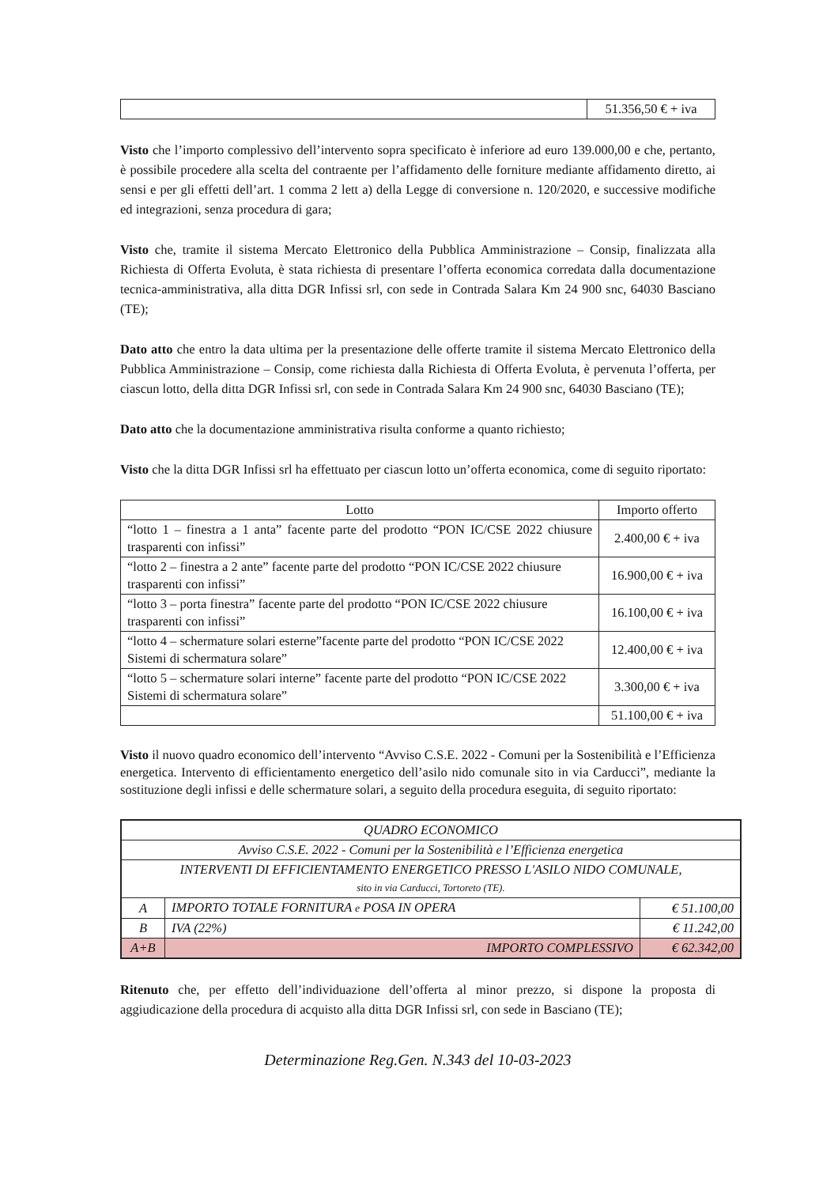| | 51.356,50 € + iva |
Visto che l’importo complessivo dell’intervento sopra specificato è inferiore ad euro 139.000,00 e che, pertanto, è possibile procedere alla scelta del contraente per l’affidamento delle forniture mediante affidamento diretto, ai sensi e per gli effetti dell’art. 1 comma 2 lett a) della Legge di conversione n. 120/2020, e successive modifiche ed integrazioni, senza procedura di gara;
Visto che, tramite il sistema Mercato Elettronico della Pubblica Amministrazione – Consip, finalizzata alla Richiesta di Offerta Evoluta, è stata richiesta di presentare l’offerta economica corredata dalla documentazione tecnica-amministrativa, alla ditta DGR Infissi srl, con sede in Contrada Salara Km 24 900 snc, 64030 Basciano (TE);
Dato atto che entro la data ultima per la presentazione delle offerte tramite il sistema Mercato Elettronico della Pubblica Amministrazione – Consip, come richiesta dalla Richiesta di Offerta Evoluta, è pervenuta l’offerta, per ciascun lotto, della ditta DGR Infissi srl, con sede in Contrada Salara Km 24 900 snc, 64030 Basciano (TE);
Dato atto che la documentazione amministrativa risulta conforme a quanto richiesto;
Visto che la ditta DGR Infissi srl ha effettuato per ciascun lotto un’offerta economica, come di seguito riportato:
| Lotto | Importo offerto |
| --- | --- |
| “lotto 1 – finestra a 1 anta” facente parte del prodotto “PON IC/CSE 2022 chiusure trasparenti con infissi” | 2.400,00 € + iva |
| “lotto 2 – finestra a 2 ante” facente parte del prodotto “PON IC/CSE 2022 chiusure trasparenti con infissi” | 16.900,00 € + iva |
| “lotto 3 – porta finestra” facente parte del prodotto “PON IC/CSE 2022 chiusure trasparenti con infissi” | 16.100,00 € + iva |
| “lotto 4 – schermature solari esterne”facente parte del prodotto “PON IC/CSE 2022 Sistemi di schermatura solare” | 12.400,00 € + iva |
| “lotto 5 – schermature solari interne” facente parte del prodotto “PON IC/CSE 2022 Sistemi di schermatura solare” | 3.300,00 € + iva |
| | 51.100,00 € + iva |
Visto il nuovo quadro economico dell’intervento “Avviso C.S.E. 2022 - Comuni per la Sostenibilità e l’Efficienza energetica. Intervento di efficientamento energetico dell’asilo nido comunale sito in via Carducci”, mediante la sostituzione degli infissi e delle schermature solari, a seguito della procedura eseguita, di seguito riportato:
| QUADRO ECONOMICO | | |
| Avviso C.S.E. 2022 - Comuni per la Sostenibilità e l’Efficienza energetica | | |
| INTERVENTI DI EFFICIENTAMENTO ENERGETICO PRESSO L'ASILO NIDO COMUNALE, sito in via Carducci, Tortoreto (TE). | | |
| A | IMPORTO TOTALE FORNITURA e POSA IN OPERA | € 51.100,00 |
| B | IVA (22%) | € 11.242,00 |
| A+B | IMPORTO COMPLESSIVO | € 62.342,00 |
Ritenuto che, per effetto dell’individuazione dell’offerta al minor prezzo, si dispone la proposta di aggiudicazione della procedura di acquisto alla ditta DGR Infissi srl, con sede in Basciano (TE);
Determinazione Reg.Gen. N.343 del 10-03-2023